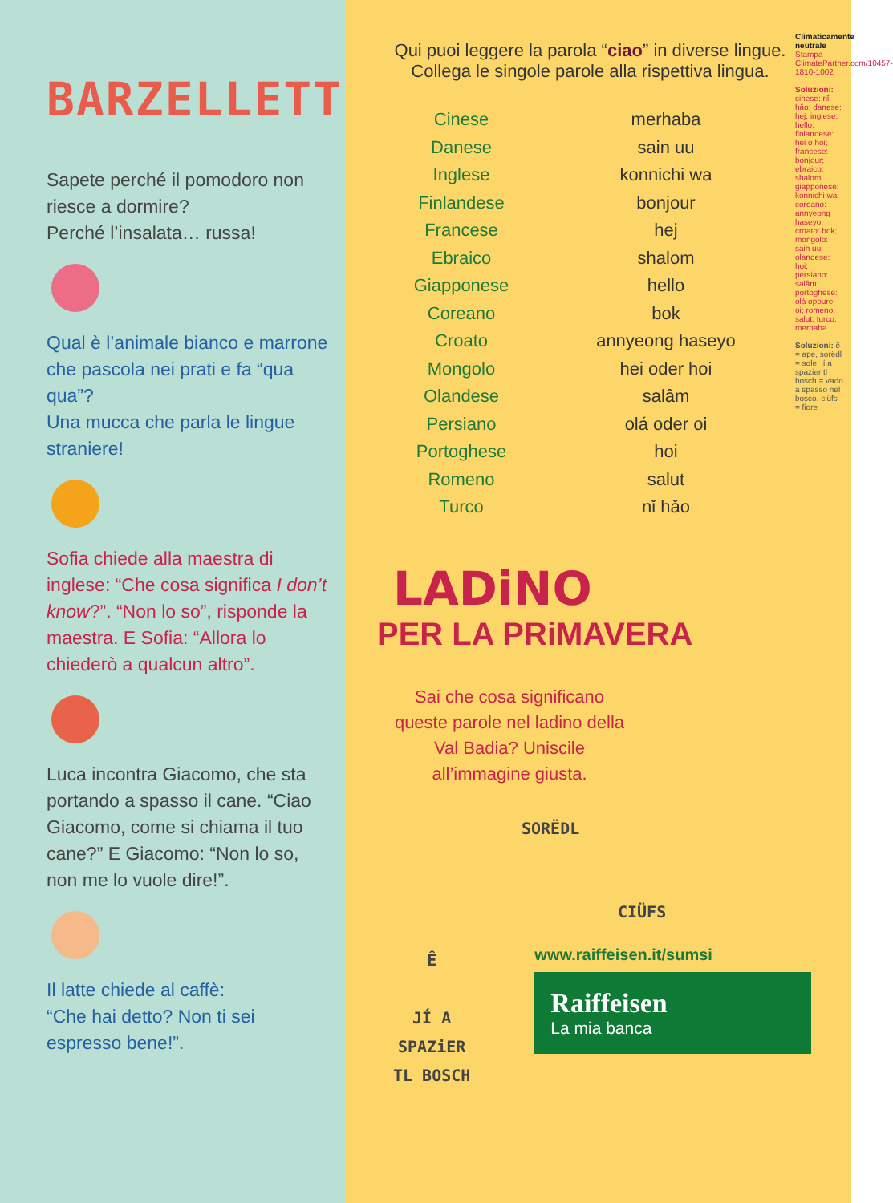BARZELLETTE
Sapete perché il pomodoro non riesce a dormire?
Perché l’insalata… russa!
Qual è l’animale bianco e marrone che pascola nei prati e fa “qua qua”?
Una mucca che parla le lingue straniere!
Sofia chiede alla maestra di inglese: “Che cosa significa I don’t know?”. “Non lo so”, risponde la maestra. E Sofia: “Allora lo chiederò a qualcun altro”.
Luca incontra Giacomo, che sta portando a spasso il cane. “Ciao Giacomo, come si chiama il tuo cane?” E Giacomo: “Non lo so, non me lo vuole dire!”.
Il latte chiede al caffè:
“Che hai detto? Non ti sei espresso bene!”.
Qui puoi leggere la parola “ciao” in diverse lingue. Collega le singole parole alla rispettiva lingua.
Cinese
Danese
Inglese
Finlandese
Francese
Ebraico
Giapponese
Coreano
Croato
Mongolo
Olandese
Persiano
Portoghese
Romeno
Turco
merhaba
sain uu
konnichi wa
bonjour
hej
shalom
hello
bok
annyeong haseyo
hei oder hoi
salâm
olá oder oi
hoi
salut
nǐ hǎo
LADiNO
PER LA PRiMAVERA
Sai che cosa significano queste parole nel ladino della Val Badia? Uniscile all’immagine giusta.
SORËDL
CIÜFS
Ê
JÍ A
SPAZiER
TL BOSCH
www.raiffeisen.it/sumsi
Raiffeisen
La mia banca
Climaticamente neutrale Stampa ClimatePartner.com/10457-1810-1002
Soluzioni: cinese: nǐ hǎo; danese: hej; inglese: hello; finlandese: hei o hoi; francese: bonjour; ebraico: shalom; giapponese: konnichi wa; coreano: annyeong haseyo; croato: bok; mongolo: sain uu; olandese: hoi; persiano: salâm; portoghese: olá oppure oi; romeno: salut; turco: merhaba
Soluzioni: ê = ape, sorëdl = sole, jí a spazier tl bosch = vado a spasso nel bosco, ciüfs = fiore